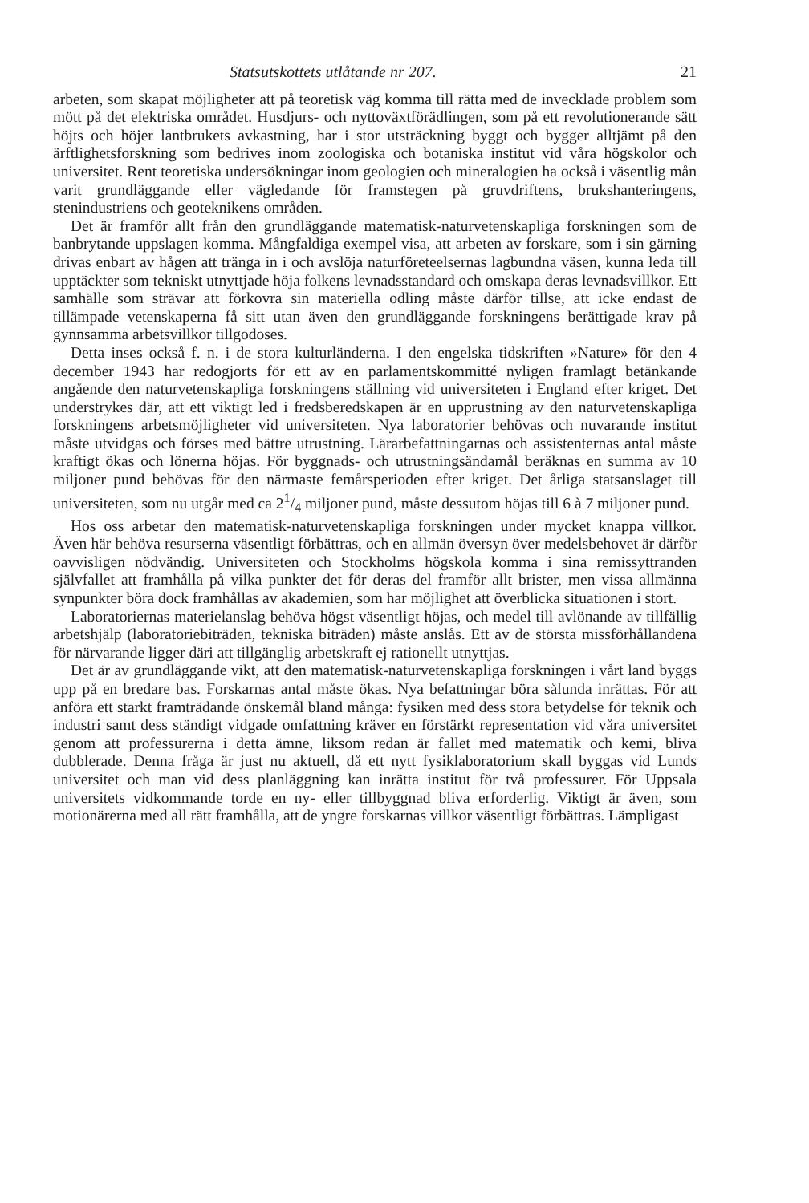Statsutskottets utlåtande nr 207. 21
arbeten, som skapat möjligheter att på teoretisk väg komma till rätta med de invecklade problem som mött på det elektriska området. Husdjurs- och nyttoväxtförädlingen, som på ett revolutionerande sätt höjts och höjer lantbrukets avkastning, har i stor utsträckning byggt och bygger alltjämt på den ärftlighetsforskning som bedrives inom zoologiska och botaniska institut vid våra högskolor och universitet. Rent teoretiska undersökningar inom geologien och mineralogien ha också i väsentlig mån varit grundläggande eller vägledande för framstegen på gruvdriftens, brukshanteringens, stenindustriens och geoteknikens områden.
Det är framför allt från den grundläggande matematisk-naturvetenskapliga forskningen som de banbrytande uppslagen komma. Mångfaldiga exempel visa, att arbeten av forskare, som i sin gärning drivas enbart av hågen att tränga in i och avslöja naturföreteelsernas lagbundna väsen, kunna leda till upptäckter som tekniskt utnyttjade höja folkens levnadsstandard och omskapa deras levnadsvillkor. Ett samhälle som strävar att förkovra sin materiella odling måste därför tillse, att icke endast de tillämpade vetenskaperna få sitt utan även den grundläggande forskningens berättigade krav på gynnsamma arbetsvillkor tillgodoses.
Detta inses också f. n. i de stora kulturländerna. I den engelska tidskriften »Nature» för den 4 december 1943 har redogjorts för ett av en parlamentskommitté nyligen framlagt betänkande angående den naturvetenskapliga forskningens ställning vid universiteten i England efter kriget. Det understrykes där, att ett viktigt led i fredsberedskapen är en upprustning av den naturvetenskapliga forskningens arbetsmöjligheter vid universiteten. Nya laboratorier behövas och nuvarande institut måste utvidgas och förses med bättre utrustning. Lärarbefattningarnas och assistenternas antal måste kraftigt ökas och lönerna höjas. För byggnads- och utrustningsändamål beräknas en summa av 10 miljoner pund behövas för den närmaste femårsperioden efter kriget. Det årliga statsanslaget till universiteten, som nu utgår med ca 21/4 miljoner pund, måste dessutom höjas till 6 à 7 miljoner pund.
Hos oss arbetar den matematisk-naturvetenskapliga forskningen under mycket knappa villkor. Även här behöva resurserna väsentligt förbättras, och en allmän översyn över medelsbehovet är därför oavvisligen nödvändig. Universiteten och Stockholms högskola komma i sina remissyttranden självfallet att framhålla på vilka punkter det för deras del framför allt brister, men vissa allmänna synpunkter böra dock framhållas av akademien, som har möjlighet att överblicka situationen i stort.
Laboratoriernas materielanslag behöva högst väsentligt höjas, och medel till avlönande av tillfällig arbetshjälp (laboratoriebiträden, tekniska biträden) måste anslås. Ett av de största missförhållandena för närvarande ligger däri att tillgänglig arbetskraft ej rationellt utnyttjas.
Det är av grundläggande vikt, att den matematisk-naturvetenskapliga forskningen i vårt land byggs upp på en bredare bas. Forskarnas antal måste ökas. Nya befattningar böra sålunda inrättas. För att anföra ett starkt framträdande önskemål bland många: fysiken med dess stora betydelse för teknik och industri samt dess ständigt vidgade omfattning kräver en förstärkt representation vid våra universitet genom att professurerna i detta ämne, liksom redan är fallet med matematik och kemi, bliva dubblerade. Denna fråga är just nu aktuell, då ett nytt fysiklaboratorium skall byggas vid Lunds universitet och man vid dess planläggning kan inrätta institut för två professurer. För Uppsala universitets vidkommande torde en ny- eller tillbyggnad bliva erforderlig. Viktigt är även, som motionärerna med all rätt framhålla, att de yngre forskarnas villkor väsentligt förbättras. Lämpligast